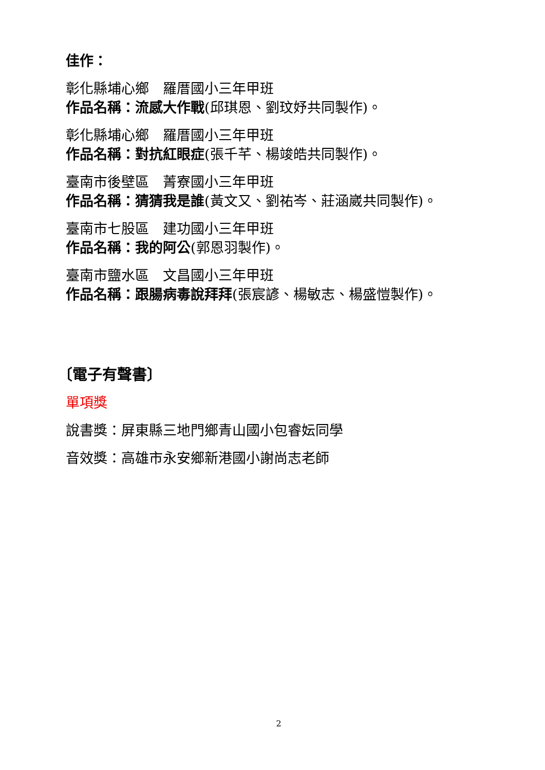佳作：
彰化縣埔心鄉　羅厝國小三年甲班
作品名稱：流感大作戰(邱琪恩、劉玟妤共同製作)。
彰化縣埔心鄉　羅厝國小三年甲班
作品名稱：對抗紅眼症(張千芊、楊竣皓共同製作)。
臺南市後壁區　菁寮國小三年甲班
作品名稱：猜猜我是誰(黃文又、劉祐岑、莊涵崴共同製作)。
臺南市七股區　建功國小三年甲班
作品名稱：我的阿公(郭恩羽製作)。
臺南市鹽水區　文昌國小三年甲班
作品名稱：跟腸病毒說拜拜(張宸諺、楊敏志、楊盛愷製作)。
〔電子有聲書〕
單項獎
說書獎：屏東縣三地門鄉青山國小包睿妘同學
音效獎：高雄市永安鄉新港國小謝尚志老師
2